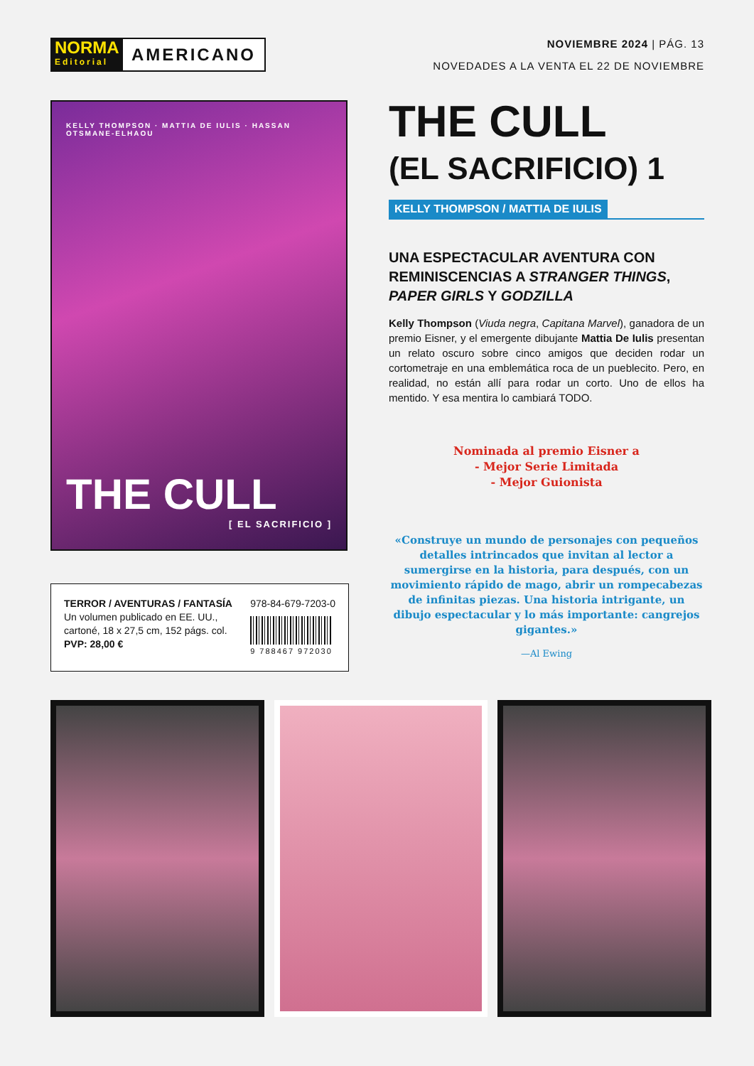NORMA
Editorial
AMERICANO
NOVIEMBRE 2024 | PÁG. 13
NOVEDADES A LA VENTA EL 22 DE NOVIEMBRE
KELLY THOMPSON · MATTIA DE IULIS · HASSAN OTSMANE-ELHAOU
THE CULL
[ EL SACRIFICIO ]
TERROR / AVENTURAS / FANTASÍA
Un volumen publicado en EE. UU.,
cartoné, 18 x 27,5 cm, 152 págs. col.
PVP: 28,00 €
978-84-679-7203-0
9 788467 972030
THE CULL
(EL SACRIFICIO) 1
KELLY THOMPSON / MATTIA DE IULIS
UNA ESPECTACULAR AVENTURA CON REMINISCENCIAS A STRANGER THINGS, PAPER GIRLS Y GODZILLA
Kelly Thompson (Viuda negra, Capitana Marvel), ganadora de un premio Eisner, y el emergente dibujante Mattia De Iulis presentan un relato oscuro sobre cinco amigos que deciden rodar un cortometraje en una emblemática roca de un pueblecito. Pero, en realidad, no están allí para rodar un corto. Uno de ellos ha mentido. Y esa mentira lo cambiará TODO.
Nominada al premio Eisner a
- Mejor Serie Limitada
- Mejor Guionista
«Construye un mundo de personajes con pequeños detalles intrincados que invitan al lector a sumergirse en la historia, para después, con un movimiento rápido de mago, abrir un rompecabezas de infinitas piezas. Una historia intrigante, un dibujo espectacular y lo más importante: cangrejos gigantes.»
—Al Ewing